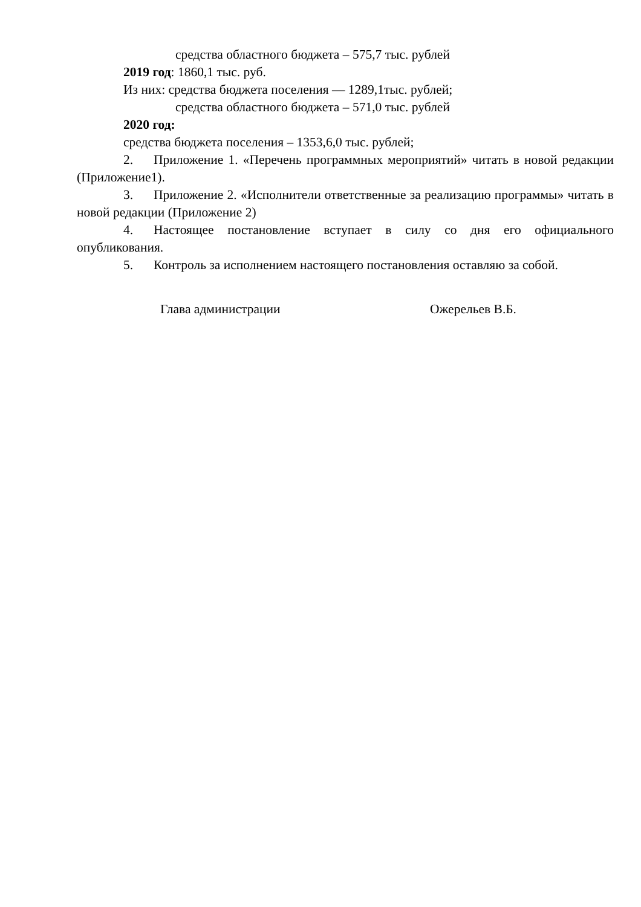средства областного бюджета – 575,7 тыс. рублей
2019 год: 1860,1 тыс. руб.
Из них: средства бюджета поселения — 1289,1тыс. рублей;
средства областного бюджета – 571,0 тыс. рублей
2020 год:
средства бюджета поселения – 1353,6,0 тыс. рублей;
2. Приложение 1. «Перечень программных мероприятий» читать в новой редакции (Приложение1).
3. Приложение 2. «Исполнители ответственные за реализацию программы» читать в новой редакции (Приложение 2)
4. Настоящее постановление вступает в силу со дня его официального опубликования.
5. Контроль за исполнением настоящего постановления оставляю за собой.
Глава администрации Ожерельев В.Б.